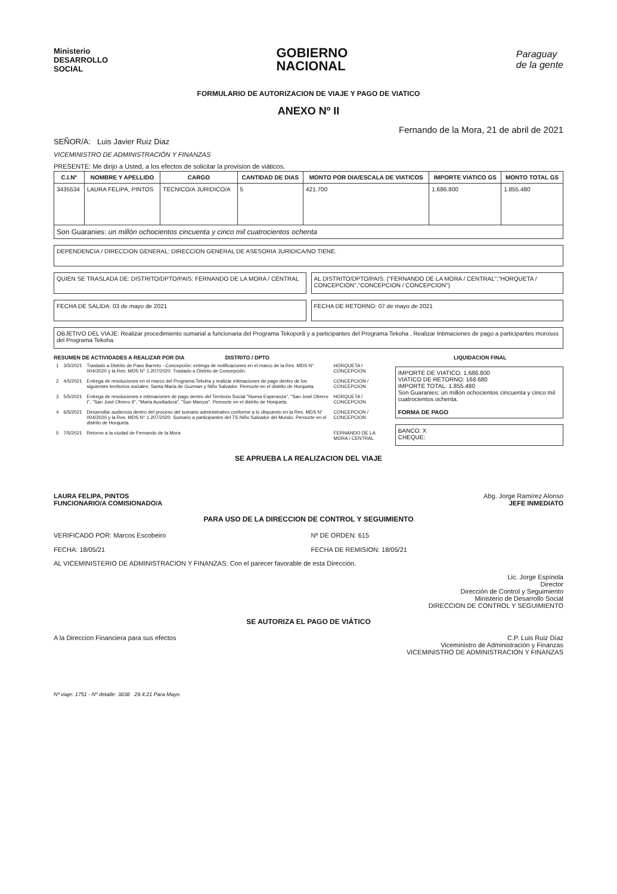Ministerio
DESARROLLO
SOCIAL
GOBIERNO
NACIONAL
Paraguay
de la gente
FORMULARIO DE AUTORIZACION DE VIAJE Y PAGO DE VIATICO
ANEXO Nº II
Fernando de la Mora, 21 de abril de 2021
SEÑOR/A: Luis Javier Ruiz Diaz
VICEMINISTRO DE ADMINISTRACIÓN Y FINANZAS
PRESENTE: Me dirijo a Usted, a los efectos de solicitar la provision de viáticos.
| C.I.Nº | NOMBRE Y APELLIDO | CARGO | CANTIDAD DE DIAS | MONTO POR DIA/ESCALA DE VIATICOS | IMPORTE VIATICO GS | MONTO TOTAL GS |
| --- | --- | --- | --- | --- | --- | --- |
| 3435534 | LAURA FELIPA, PINTOS | TECNICO/A JURIDICO/A | 5 | 421.700 | 1.686.800 | 1.855.480 |
| Son Guaranies: un millón ochocientos cincuenta y cinco mil cuatrocientos ochenta | | | | | | |
DEPENDENCIA / DIRECCION GENERAL: DIRECCION GENERAL DE ASESORIA JURIDICA/NO TIENE.
QUIEN SE TRASLADA DE: DISTRITO/DPTO/PAIS: FERNANDO DE LA MORA / CENTRAL
AL DISTRITO/DPTO/PAIS: ("FERNANDO DE LA MORA / CENTRAL","HORQUETA / CONCEPCIÓN","CONCEPCION / CONCEPCION")
FECHA DE SALIDA: 03 de mayo de 2021
FECHA DE RETORNO: 07 de mayo de 2021
OBJETIVO DEL VIAJE: Realizar procedimiento sumarial a funcionaria del Programa Tekoporã y a participantes del Programa Tekoha , Realizar Intimaciones de pago a participantes morosos del Programa Tekoha.
RESUMEN DE ACTIVIDADES A REALIZAR POR DIA
DISTRITO / DPTO LIQUIDACION FINAL
| 1 | 3/5/2021 | Traslado a Distrito de Paso Barreto - Concepción: entrega de notificaciones en el marco de la Res. MDS N° 004/2020 y la Res. MDS N° 1.207/2020. Traslado a Distrito de Concepción. | HORQUETA / CONCEPCION |
| 2 | 4/5/2021 | Entrega de resoluciones en el marco del Programa Tekoha y realizar intimaciones de pago dentro de los siguientes territorios sociales: Santa Maria de Guzman y Niño Salvador. Pernocte en el distrito de Horqueta. | CONCEPCION / CONCEPCION |
| 3 | 5/5/2021 | Entrega de resoluciones e intimaciones de pago dentro del Territorio Social "Nueva Esperanza", "San José Obrero I", "San José Obrero II", "Maria Auxiliadora", "San Marcos". Pernocte en el distrito de Horqueta. | HORQUETA / CONCEPCION |
| 4 | 6/5/2021 | Desarrollar audiencia dentro del proceso del sumario administrativo conforme a lo dispuesto en la Res. MDS N° 004/2020 y la Res. MDS N° 1.207/2020. Sumario a participantes del TS Niño Salvador del Mundo. Pernocte en el distrito de Horqueta. | CONCEPCION / CONCEPCION |
| 5 | 7/5/2021 | Retorno a la ciudad de Fernando de la Mora | FERNANDO DE LA MORA / CENTRAL |
IMPORTE DE VIATICO: 1.686.800
VIATICO DE RETORNO: 168.680
IMPORTE TOTAL: 1.855.480
Son Guaranies: un millón ochocientos cincuenta y cinco mil cuatrocientos ochenta.
FORMA DE PAGO
BANCO: X
CHEQUE:
SE APRUEBA LA REALIZACION DEL VIAJE
LAURA FELIPA, PINTOS
FUNCIONARIO/A COMISIONADO/A
Abg. Jorge Ramírez Alonso
JEFE INMEDIATO
PARA USO DE LA DIRECCION DE CONTROL Y SEGUIMIENTO
VERIFICADO POR: Marcos Escobeiro
FECHA: 18/05/21
Nº DE ORDEN: 615
FECHA DE REMISION: 18/05/21
AL VICEMINISTERIO DE ADMINISTRACION Y FINANZAS: Con el parecer favorable de esta Dirección.
Lic. Jorge Espínola
Director
Dirección de Control y Seguimiento
Ministerio de Desarrollo Social
DIRECCION DE CONTROL Y SEGUIMIENTO
SE AUTORIZA EL PAGO DE VIÁTICO
A la Direccion Financiera para sus efectos
C.P. Luis Ruiz Díaz
Viceministro de Administración y Finanzas
VICEMINISTRO DE ADMINISTRACION Y FINANZAS
Nº viaje: 1751 - Nº detalle: 3838 29.4.21 Para Mayo